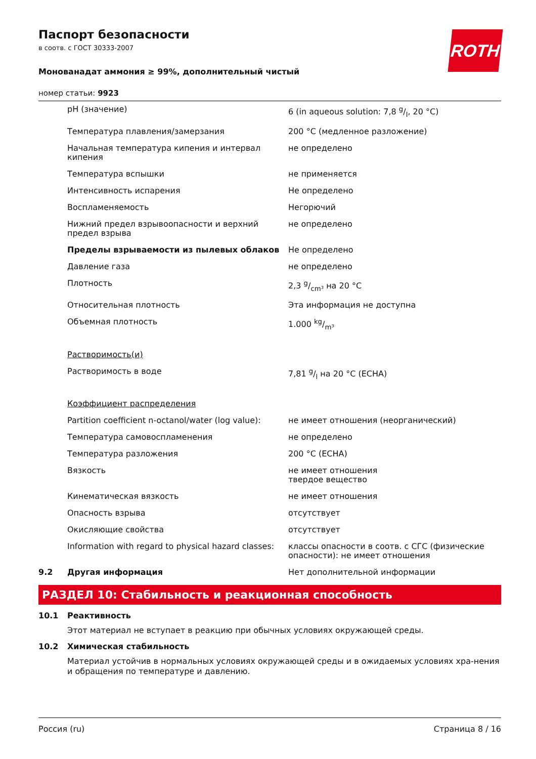ROTH
Паспорт безопасности
в соотв. с ГОСТ 30333-2007
Монованадат аммония ≥ 99%, дополнительный чистый
номер статьи: 9923
| | pH (значение) | 6 (in aqueous solution: 7,8 g/l, 20 °C) |
| | Температура плавления/замерзания | 200 °C (медленное разложение) |
| | Начальная температура кипения и интервал кипения | не определено |
| | Температура вспышки | не применяется |
| | Интенсивность испарения | Не определено |
| | Воспламеняемость | Негорючий |
| | Нижний предел взрывоопасности и верхний предел взрыва | не определено |
| | Пределы взрываемости из пылевых облаков | Не определено |
| | Давление газа | не определено |
| | Плотность | 2,3 g/cm³ на 20 °C |
| | Относительная плотность | Эта информация не доступна |
| | Объемная плотность | 1.000 kg/m³ |
| | Растворимость(и) | |
| | Растворимость в воде | 7,81 g/l на 20 °C (ECHA) |
| | Коэффициент распределения | |
| | Partition coefficient n-octanol/water (log value): | не имеет отношения (неорганический) |
| | Температура самовоспламенения | не определено |
| | Температура разложения | 200 °C (ECHA) |
| | Вязкость | не имеет отношения твердое вещество |
| | Кинематическая вязкость | не имеет отношения |
| | Опасность взрыва | отсутствует |
| | Окисляющие свойства | отсутствует |
| | Information with regard to physical hazard classes: | классы опасности в соотв. с СГС (физические опасности): не имеет отношения |
| 9.2 | Другая информация | Нет дополнительной информации |
РАЗДЕЛ 10: Стабильность и реакционная способность
10.1 Реактивность
Этот материал не вступает в реакцию при обычных условиях окружающей среды.
10.2 Химическая стабильность
Материал устойчив в нормальных условиях окружающей среды и в ожидаемых условиях хра-нения и обращения по температуре и давлению.
Россия (ru) Страница 8 / 16